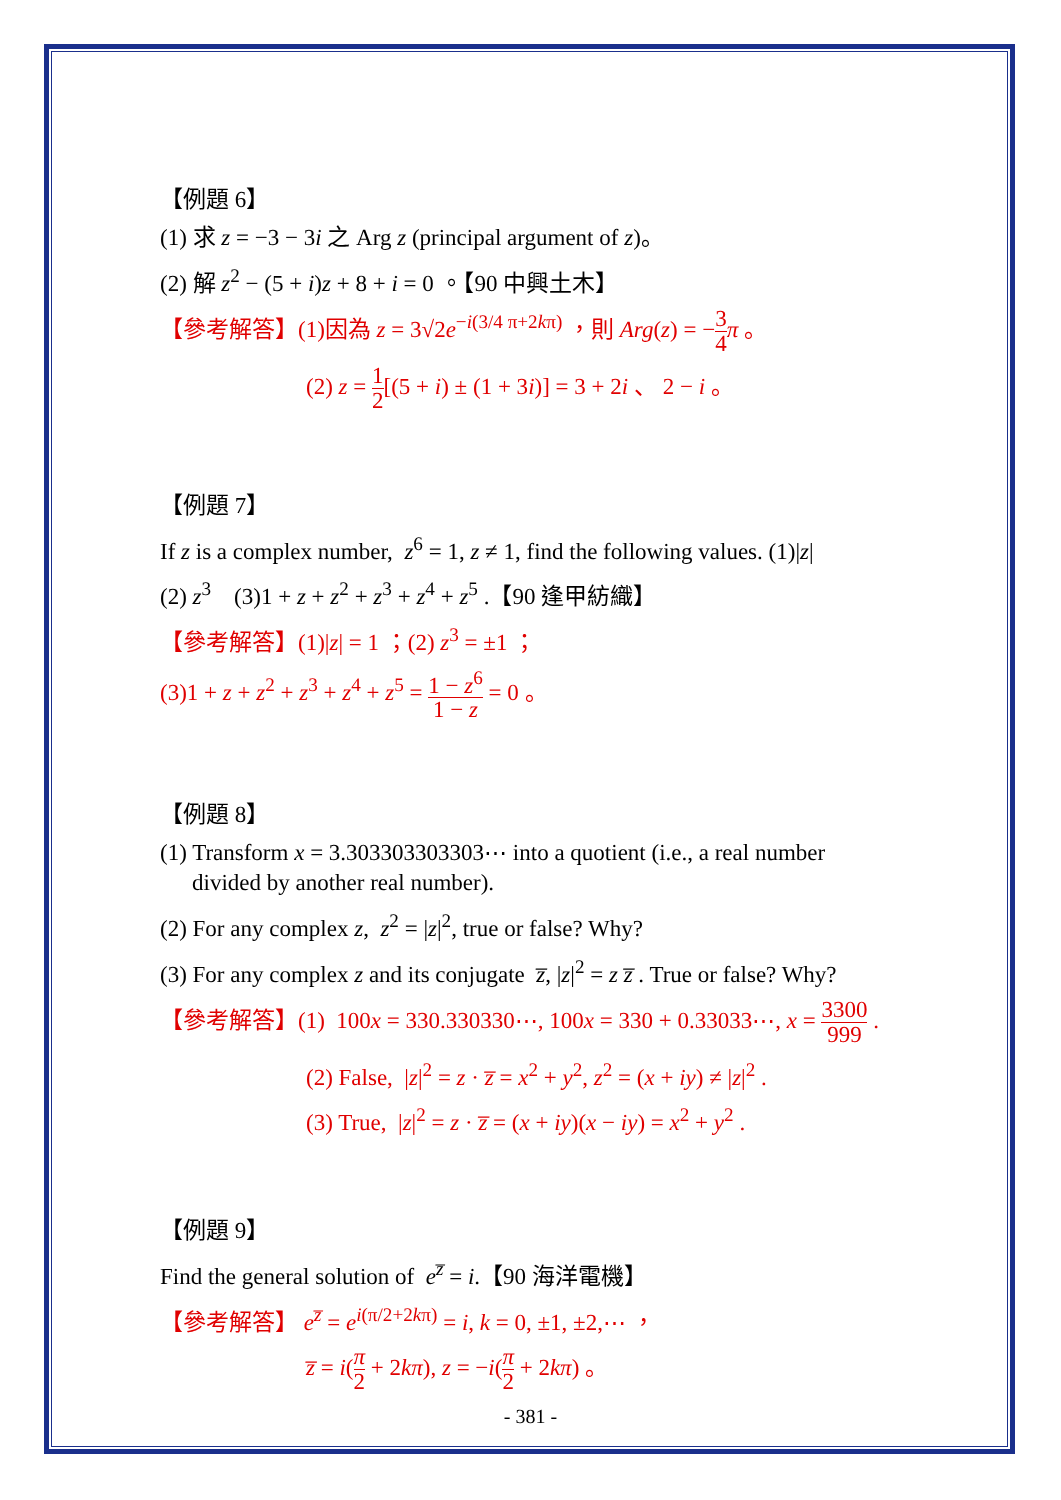【例題 6】
(1) 求 z = −3 − 3i 之 Arg z (principal argument of z)。
(2) 解 z<sup>2</sup> − (5 + i)z + 8 + i = 0 。【90 中興土木】
【參考解答】(1)因為 z = 3√2e<sup>−i(3/4 π+2kπ)</sup> ，則 Arg(z) = −3 4 π 。
(2) z = 1 2[(5 + i) ± (1 + 3i)] = 3 + 2i 、 2 − i 。
【例題 7】
If z is a complex number, z<sup>6</sup> = 1, z ≠ 1, find the following values. (1)|z|
(2) z<sup>3</sup> (3)1 + z + z<sup>2</sup> + z<sup>3</sup> + z<sup>4</sup> + z<sup>5</sup> .【90 逢甲紡織】
【參考解答】(1)|z| = 1 ；(2) z<sup>3</sup> = ±1 ；
(3)1 + z + z<sup>2</sup> + z<sup>3</sup> + z<sup>4</sup> + z<sup>5</sup> = 1 − z<sup>6</sup> 1 − z = 0 。
【例題 8】
(1) Transform x = 3.303303303303⋯ into a quotient (i.e., a real number
divided by another real number).
(2) For any complex z, z<sup>2</sup> = |z|<sup>2</sup>, true or false? Why?
(3) For any complex z and its conjugate z̅, |z|<sup>2</sup> = z z̅ . True or false? Why?
【參考解答】(1) 100x = 330.330330⋯, 100x = 330 + 0.33033⋯, x = 3300 999 .
(2) False, |z|<sup>2</sup> = z · z̅ = x<sup>2</sup> + y<sup>2</sup>, z<sup>2</sup> = (x + iy) ≠ |z|<sup>2</sup> .
(3) True, |z|<sup>2</sup> = z · z̅ = (x + iy)(x − iy) = x<sup>2</sup> + y<sup>2</sup> .
【例題 9】
Find the general solution of e<sup>z̅</sup> = i.【90 海洋電機】
【參考解答】 e<sup>z̅</sup> = e<sup>i(π/2+2kπ)</sup> = i, k = 0, ±1, ±2,⋯ ，
z̅ = i(π 2 + 2kπ), z = −i(π 2 + 2kπ) 。
- 381 -